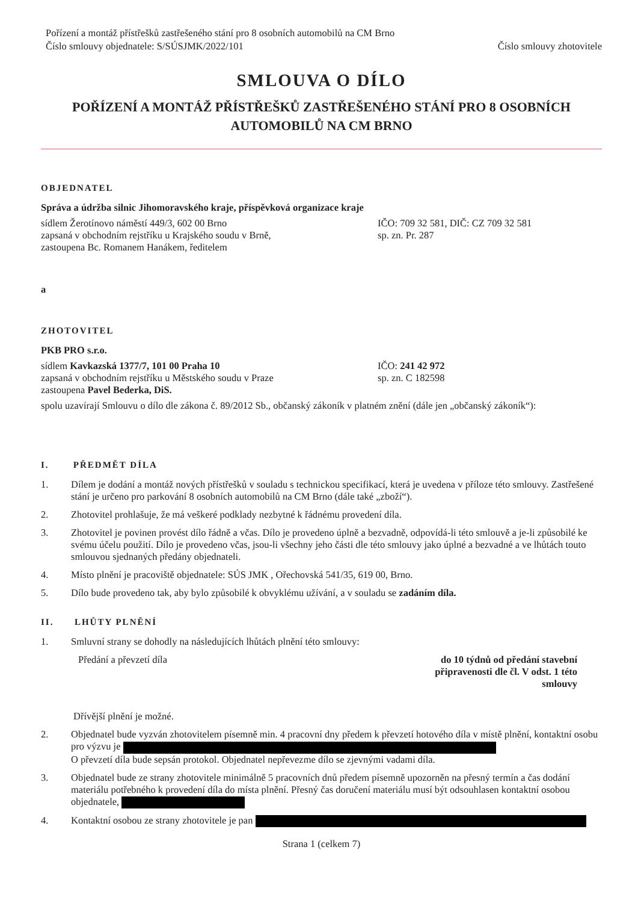Pořízení a montáž přístřešků zastřešeného stání pro 8 osobních automobilů na CM Brno
Číslo smlouvy objednatele: S/SÚSJMK/2022/101
Číslo smlouvy zhotovitele
SMLOUVA O DÍLO
POŘÍZENÍ A MONTÁŽ PŘÍSTŘEŠKŮ ZASTŘEŠENÉHO STÁNÍ PRO 8 OSOBNÍCH
AUTOMOBILŮ NA CM BRNO
OBJEDNATEL
Správa a údržba silnic Jihomoravského kraje, příspěvková organizace kraje
sídlem Žerotínovo náměstí 449/3, 602 00 Brno
zapsaná v obchodním rejstříku u Krajského soudu v Brně,
zastoupena Bc. Romanem Hanákem, ředitelem
IČO: 709 32 581, DIČ: CZ 709 32 581
sp. zn. Pr. 287
a
ZHOTOVITEL
PKB PRO s.r.o.
sídlem Kavkazská 1377/7, 101 00 Praha 10
zapsaná v obchodním rejstříku u Městského soudu v Praze
zastoupena Pavel Bederka, DiS.
IČO: 241 42 972
sp. zn. C 182598
spolu uzavírají Smlouvu o dílo dle zákona č. 89/2012 Sb., občanský zákoník v platném znění (dále jen „občanský zákoník“):
I. PŘEDMĚT DÍLA
1. Dílem je dodání a montáž nových přístřešků v souladu s technickou specifikací, která je uvedena v příloze této smlouvy. Zastřešené stání je určeno pro parkování 8 osobních automobilů na CM Brno (dále také „zboží“).
2. Zhotovitel prohlašuje, že má veškeré podklady nezbytné k řádnému provedení díla.
3. Zhotovitel je povinen provést dílo řádně a včas. Dílo je provedeno úplně a bezvadně, odpovídá-li této smlouvě a je-li způsobilé ke svému účelu použití. Dílo je provedeno včas, jsou-li všechny jeho části dle této smlouvy jako úplné a bezvadné a ve lhůtách touto smlouvou sjednaných předány objednateli.
4. Místo plnění je pracoviště objednatele: SÚS JMK , Ořechovská 541/35, 619 00, Brno.
5. Dílo bude provedeno tak, aby bylo způsobilé k obvyklému užívání, a v souladu se zadáním díla.
II. LHŮTY PLNĚNÍ
1. Smluvní strany se dohodly na následujících lhůtách plnění této smlouvy:
Předání a převzetí díla do 10 týdnů od předání stavební připravenosti dle čl. V odst. 1 této smlouvy
Dřívější plnění je možné.
2. Objednatel bude vyzván zhotovitelem písemně min. 4 pracovní dny předem k převzetí hotového díla v místě plnění, kontaktní osobu pro výzvu je
O převzetí díla bude sepsán protokol. Objednatel nepřevezme dílo se zjevnými vadami díla.
3. Objednatel bude ze strany zhotovitele minimálně 5 pracovních dnů předem písemně upozorněn na přesný termín a čas dodání materiálu potřebného k provedení díla do místa plnění. Přesný čas doručení materiálu musí být odsouhlasen kontaktní osobou objednatele,
4. Kontaktní osobou ze strany zhotovitele je pan
Strana 1 (celkem 7)